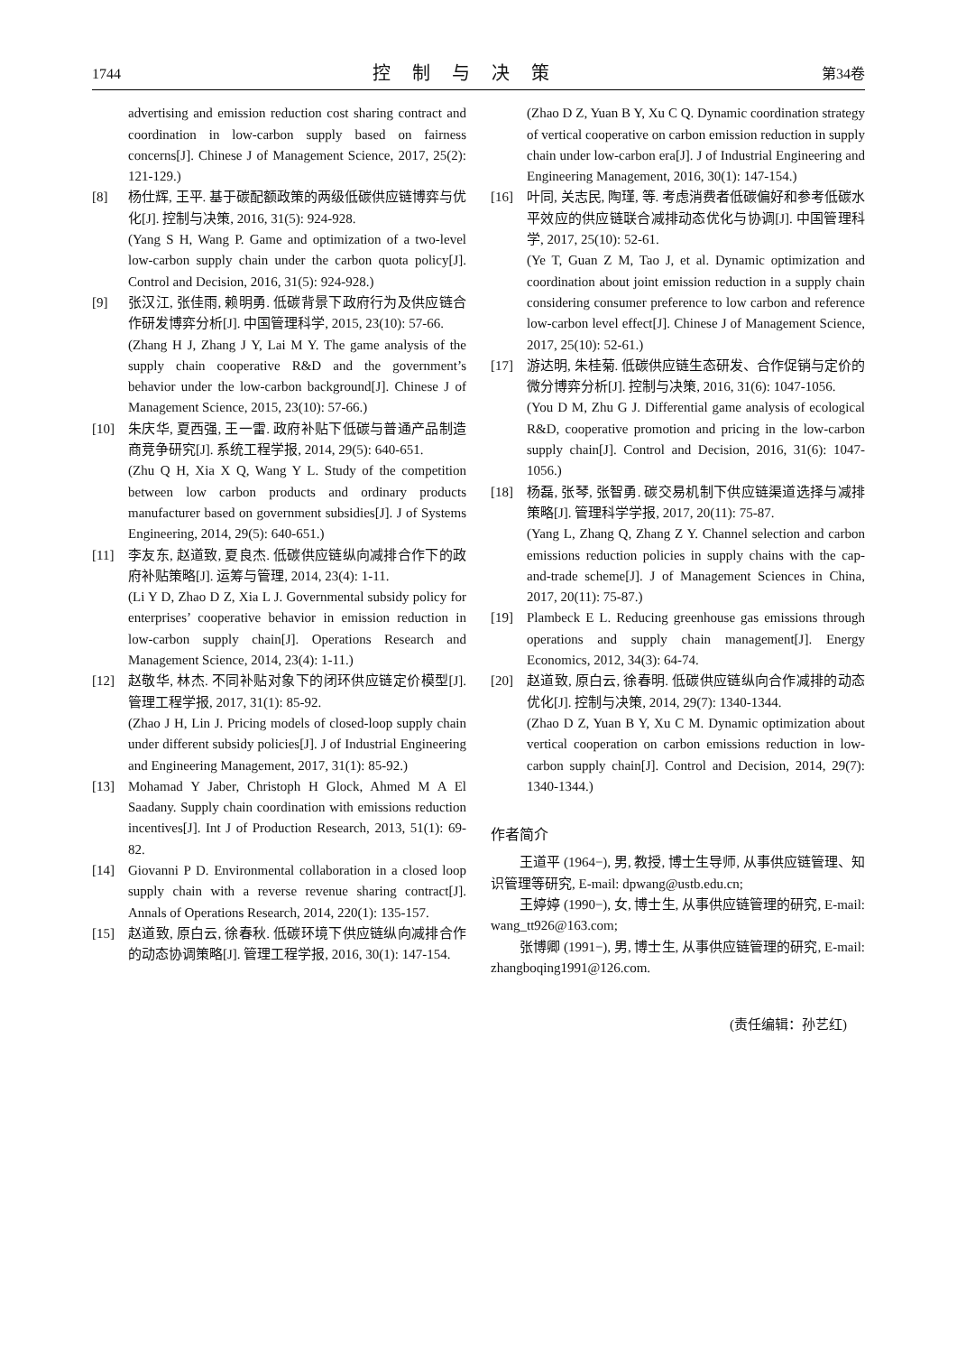1744 控制与决策 第34卷
advertising and emission reduction cost sharing contract and coordination in low-carbon supply based on fairness concerns[J]. Chinese J of Management Science, 2017, 25(2): 121-129.)
[8] 杨仕辉, 王平. 基于碳配额政策的两级低碳供应链博弈与优化[J]. 控制与决策, 2016, 31(5): 924-928.
(Yang S H, Wang P. Game and optimization of a two-level low-carbon supply chain under the carbon quota policy[J]. Control and Decision, 2016, 31(5): 924-928.)
[9] 张汉江, 张佳雨, 赖明勇. 低碳背景下政府行为及供应链合作研发博弈分析[J]. 中国管理科学, 2015, 23(10): 57-66.
(Zhang H J, Zhang J Y, Lai M Y. The game analysis of the supply chain cooperative R&D and the government’s behavior under the low-carbon background[J]. Chinese J of Management Science, 2015, 23(10): 57-66.)
[10] 朱庆华, 夏西强, 王一雷. 政府补贴下低碳与普通产品制造商竞争研究[J]. 系统工程学报, 2014, 29(5): 640-651.
(Zhu Q H, Xia X Q, Wang Y L. Study of the competition between low carbon products and ordinary products manufacturer based on government subsidies[J]. J of Systems Engineering, 2014, 29(5): 640-651.)
[11] 李友东, 赵道致, 夏良杰. 低碳供应链纵向减排合作下的政府补贴策略[J]. 运筹与管理, 2014, 23(4): 1-11.
(Li Y D, Zhao D Z, Xia L J. Governmental subsidy policy for enterprises’ cooperative behavior in emission reduction in low-carbon supply chain[J]. Operations Research and Management Science, 2014, 23(4): 1-11.)
[12] 赵敬华, 林杰. 不同补贴对象下的闭环供应链定价模型[J]. 管理工程学报, 2017, 31(1): 85-92.
(Zhao J H, Lin J. Pricing models of closed-loop supply chain under different subsidy policies[J]. J of Industrial Engineering and Engineering Management, 2017, 31(1): 85-92.)
[13] Mohamad Y Jaber, Christoph H Glock, Ahmed M A El Saadany. Supply chain coordination with emissions reduction incentives[J]. Int J of Production Research, 2013, 51(1): 69-82.
[14] Giovanni P D. Environmental collaboration in a closed loop supply chain with a reverse revenue sharing contract[J]. Annals of Operations Research, 2014, 220(1): 135-157.
[15] 赵道致, 原白云, 徐春秋. 低碳环境下供应链纵向减排合作的动态协调策略[J]. 管理工程学报, 2016, 30(1): 147-154.
(Zhao D Z, Yuan B Y, Xu C Q. Dynamic coordination strategy of vertical cooperative on carbon emission reduction in supply chain under low-carbon era[J]. J of Industrial Engineering and Engineering Management, 2016, 30(1): 147-154.)
[16] 叶同, 关志民, 陶瑾, 等. 考虑消费者低碳偏好和参考低碳水平效应的供应链联合减排动态优化与协调[J]. 中国管理科学, 2017, 25(10): 52-61.
(Ye T, Guan Z M, Tao J, et al. Dynamic optimization and coordination about joint emission reduction in a supply chain considering consumer preference to low carbon and reference low-carbon level effect[J]. Chinese J of Management Science, 2017, 25(10): 52-61.)
[17] 游达明, 朱桂菊. 低碳供应链生态研发、合作促销与定价的微分博弈分析[J]. 控制与决策, 2016, 31(6): 1047-1056.
(You D M, Zhu G J. Differential game analysis of ecological R&D, cooperative promotion and pricing in the low-carbon supply chain[J]. Control and Decision, 2016, 31(6): 1047-1056.)
[18] 杨磊, 张琴, 张智勇. 碳交易机制下供应链渠道选择与减排策略[J]. 管理科学学报, 2017, 20(11): 75-87.
(Yang L, Zhang Q, Zhang Z Y. Channel selection and carbon emissions reduction policies in supply chains with the cap-and-trade scheme[J]. J of Management Sciences in China, 2017, 20(11): 75-87.)
[19] Plambeck E L. Reducing greenhouse gas emissions through operations and supply chain management[J]. Energy Economics, 2012, 34(3): 64-74.
[20] 赵道致, 原白云, 徐春明. 低碳供应链纵向合作减排的动态优化[J]. 控制与决策, 2014, 29(7): 1340-1344.
(Zhao D Z, Yuan B Y, Xu C M. Dynamic optimization about vertical cooperation on carbon emissions reduction in low-carbon supply chain[J]. Control and Decision, 2014, 29(7): 1340-1344.)
作者简介
王道平 (1964−), 男, 教授, 博士生导师, 从事供应链管理、知识管理等研究, E-mail: dpwang@ustb.edu.cn;
王婷婷 (1990−), 女, 博士生, 从事供应链管理的研究, E-mail: wang_tt926@163.com;
张博卿 (1991−), 男, 博士生, 从事供应链管理的研究, E-mail: zhangboqing1991@126.com.
(责任编辑：孙艺红)